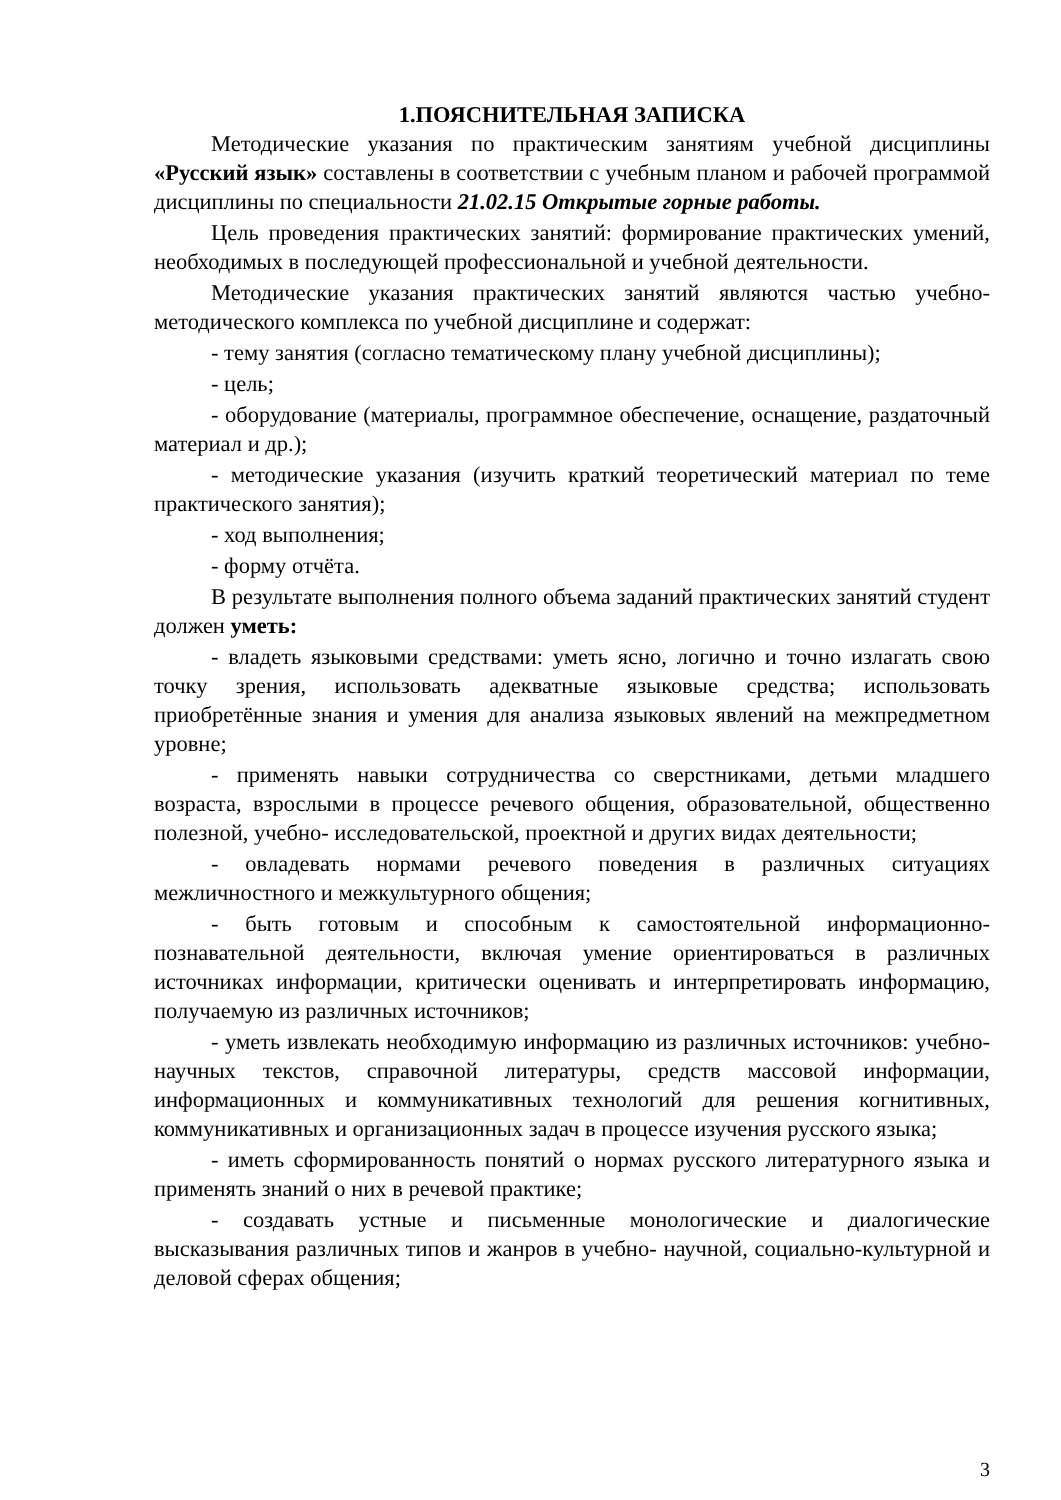1.ПОЯСНИТЕЛЬНАЯ ЗАПИСКА
Методические указания по практическим занятиям учебной дисциплины «Русский язык» составлены в соответствии с учебным планом и рабочей программой дисциплины по специальности 21.02.15 Открытые горные работы.
Цель проведения практических занятий: формирование практических умений, необходимых в последующей профессиональной и учебной деятельности.
Методические указания практических занятий являются частью учебно-методического комплекса по учебной дисциплине и содержат:
- тему занятия (согласно тематическому плану учебной дисциплины);
- цель;
- оборудование (материалы, программное обеспечение, оснащение, раздаточный материал и др.);
- методические указания (изучить краткий теоретический материал по теме практического занятия);
- ход выполнения;
- форму отчёта.
В результате выполнения полного объема заданий практических занятий студент должен уметь:
- владеть языковыми средствами: уметь ясно, логично и точно излагать свою точку зрения, использовать адекватные языковые средства; использовать приобретённые знания и умения для анализа языковых явлений на межпредметном уровне;
- применять навыки сотрудничества со сверстниками, детьми младшего возраста, взрослыми в процессе речевого общения, образовательной, общественно полезной, учебно- исследовательской, проектной и других видах деятельности;
- овладевать нормами речевого поведения в различных ситуациях межличностного и межкультурного общения;
- быть готовым и способным к самостоятельной информационно-познавательной деятельности, включая умение ориентироваться в различных источниках информации, критически оценивать и интерпретировать информацию, получаемую из различных источников;
- уметь извлекать необходимую информацию из различных источников: учебно- научных текстов, справочной литературы, средств массовой информации, информационных и коммуникативных технологий для решения когнитивных, коммуникативных и организационных задач в процессе изучения русского языка;
- иметь сформированность понятий о нормах русского литературного языка и применять знаний о них в речевой практике;
- создавать устные и письменные монологические и диалогические высказывания различных типов и жанров в учебно- научной, социально-культурной и деловой сферах общения;
3